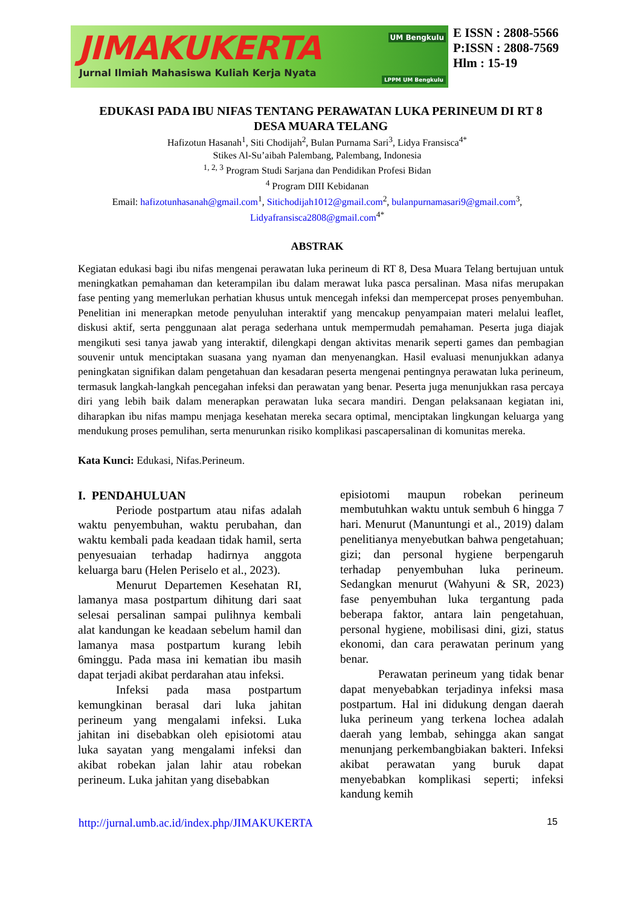JIMAKUKERTA
Jurnal Ilmiah Mahasiswa Kuliah Kerja Nyata
UM Bengkulu
LPPM UM Bengkulu
E ISSN : 2808-5566
P:ISSN : 2808-7569
Hlm : 15-19
EDUKASI PADA IBU NIFAS TENTANG PERAWATAN LUKA PERINEUM DI RT 8
DESA MUARA TELANG
Hafizotun Hasanah<sup>1</sup>, Siti Chodijah<sup>2</sup>, Bulan Purnama Sari<sup>3</sup>, Lidya Fransisca<sup>4*</sup>
Stikes Al-Su’aibah Palembang, Palembang, Indonesia
<sup>1, 2, 3</sup> Program Studi Sarjana dan Pendidikan Profesi Bidan
<sup>4</sup> Program DIII Kebidanan
Email: hafizotunhasanah@gmail.com<sup>1</sup>, Sitichodijah1012@gmail.com<sup>2</sup>, bulanpurnamasari9@gmail.com<sup>3</sup>,
Lidyafransisca2808@gmail.com<sup>4*</sup>
ABSTRAK
Kegiatan edukasi bagi ibu nifas mengenai perawatan luka perineum di RT 8, Desa Muara Telang bertujuan untuk meningkatkan pemahaman dan keterampilan ibu dalam merawat luka pasca persalinan. Masa nifas merupakan fase penting yang memerlukan perhatian khusus untuk mencegah infeksi dan mempercepat proses penyembuhan. Penelitian ini menerapkan metode penyuluhan interaktif yang mencakup penyampaian materi melalui leaflet, diskusi aktif, serta penggunaan alat peraga sederhana untuk mempermudah pemahaman. Peserta juga diajak mengikuti sesi tanya jawab yang interaktif, dilengkapi dengan aktivitas menarik seperti games dan pembagian souvenir untuk menciptakan suasana yang nyaman dan menyenangkan. Hasil evaluasi menunjukkan adanya peningkatan signifikan dalam pengetahuan dan kesadaran peserta mengenai pentingnya perawatan luka perineum, termasuk langkah-langkah pencegahan infeksi dan perawatan yang benar. Peserta juga menunjukkan rasa percaya diri yang lebih baik dalam menerapkan perawatan luka secara mandiri. Dengan pelaksanaan kegiatan ini, diharapkan ibu nifas mampu menjaga kesehatan mereka secara optimal, menciptakan lingkungan keluarga yang mendukung proses pemulihan, serta menurunkan risiko komplikasi pascapersalinan di komunitas mereka.
Kata Kunci: Edukasi, Nifas.Perineum.
I. PENDAHULUAN
Periode postpartum atau nifas adalah waktu penyembuhan, waktu perubahan, dan waktu kembali pada keadaan tidak hamil, serta penyesuaian terhadap hadirnya anggota keluarga baru (Helen Periselo et al., 2023).
Menurut Departemen Kesehatan RI, lamanya masa postpartum dihitung dari saat selesai persalinan sampai pulihnya kembali alat kandungan ke keadaan sebelum hamil dan lamanya masa postpartum kurang lebih 6minggu. Pada masa ini kematian ibu masih dapat terjadi akibat perdarahan atau infeksi.
Infeksi pada masa postpartum kemungkinan berasal dari luka jahitan perineum yang mengalami infeksi. Luka jahitan ini disebabkan oleh episiotomi atau luka sayatan yang mengalami infeksi dan akibat robekan jalan lahir atau robekan perineum. Luka jahitan yang disebabkan
episiotomi maupun robekan perineum membutuhkan waktu untuk sembuh 6 hingga 7 hari. Menurut (Manuntungi et al., 2019) dalam penelitianya menyebutkan bahwa pengetahuan; gizi; dan personal hygiene berpengaruh terhadap penyembuhan luka perineum. Sedangkan menurut (Wahyuni & SR, 2023) fase penyembuhan luka tergantung pada beberapa faktor, antara lain pengetahuan, personal hygiene, mobilisasi dini, gizi, status ekonomi, dan cara perawatan perinum yang benar.
Perawatan perineum yang tidak benar dapat menyebabkan terjadinya infeksi masa postpartum. Hal ini didukung dengan daerah luka perineum yang terkena lochea adalah daerah yang lembab, sehingga akan sangat menunjang perkembangbiakan bakteri. Infeksi akibat perawatan yang buruk dapat menyebabkan komplikasi seperti; infeksi kandung kemih
http://jurnal.umb.ac.id/index.php/JIMAKUKERTA 15